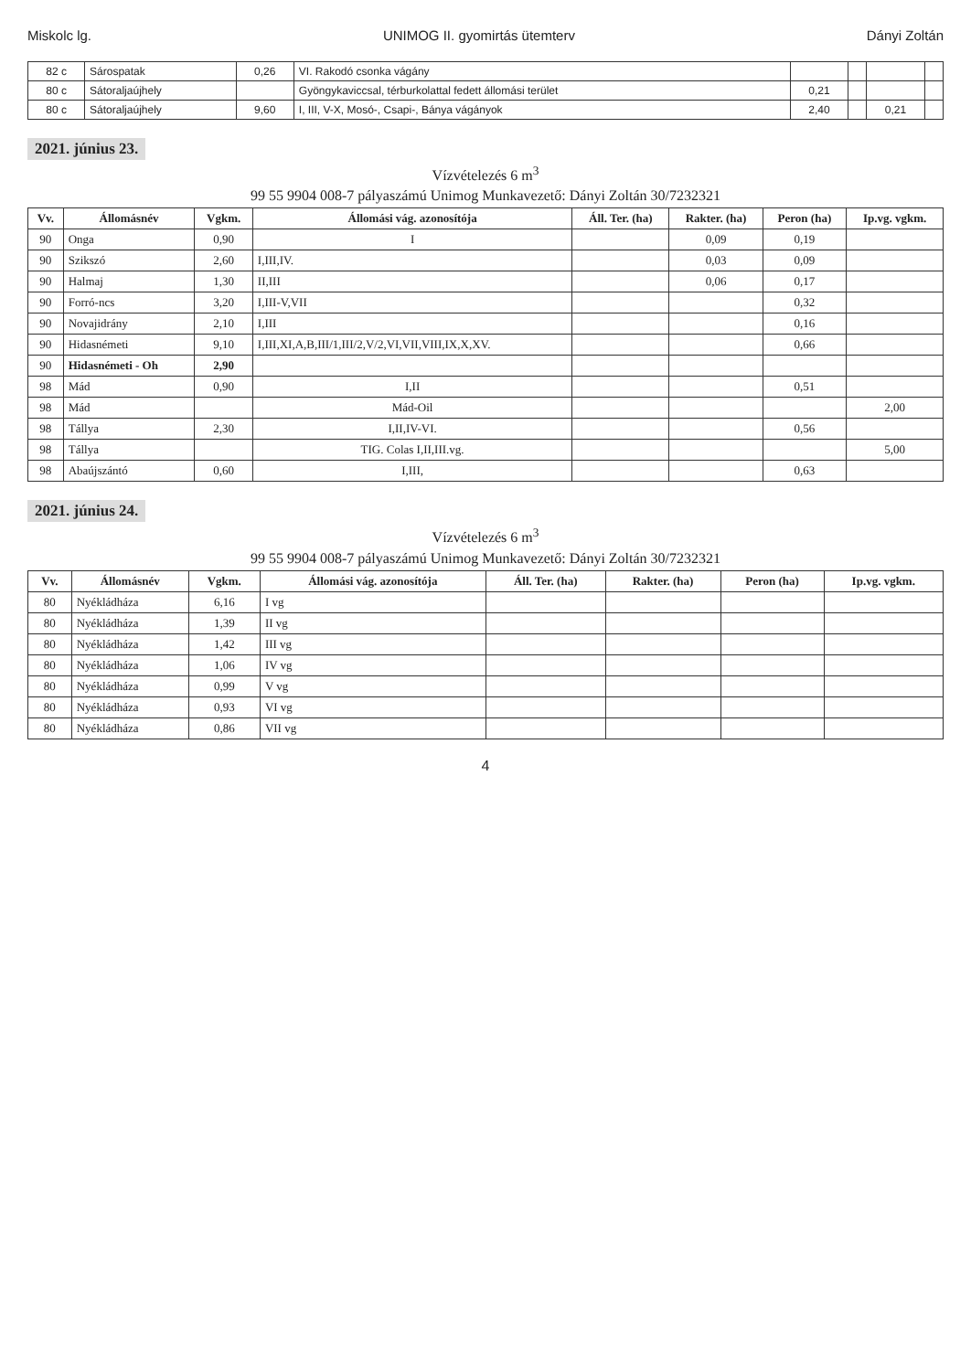Miskolc lg. UNIMOG II. gyomirtás ütemterv Dányi Zoltán
| 82 c | Sárospatak | 0,26 | VI. Rakodó csonka vágány | | | | |
| 80 c | Sátoraljaújhely | | Gyöngykaviccsal, térburkolattal fedett állomási terület | 0,21 | | | |
| 80 c | Sátoraljaújhely | 9,60 | I, III, V-X, Mosó-, Csapi-, Bánya vágányok | 2,40 | | 0,21 | |
2021. június 23.
Vízvételezés 6 m<sup>3</sup>
99 55 9904 008-7 pályaszámú Unimog Munkavezető: Dányi Zoltán 30/7232321
| Vv. | Állomásnév | Vgkm. | Állomási vág. azonosítója | Áll. Ter. (ha) | Rakter. (ha) | Peron (ha) | Ip.vg. vgkm. |
| --- | --- | --- | --- | --- | --- | --- | --- |
| 90 | Onga | 0,90 | I | | 0,09 | 0,19 | |
| 90 | Szikszó | 2,60 | I,III,IV. | | 0,03 | 0,09 | |
| 90 | Halmaj | 1,30 | II,III | | 0,06 | 0,17 | |
| 90 | Forró-ncs | 3,20 | I,III-V,VII | | | 0,32 | |
| 90 | Novajidrány | 2,10 | I,III | | | 0,16 | |
| 90 | Hidasnémeti | 9,10 | I,III,XI,A,B,III/1,III/2,V/2,VI,VII,VIII,IX,X,XV. | | | 0,66 | |
| 90 | Hidasnémeti - Oh | 2,90 | | | | | |
| 98 | Mád | 0,90 | I,II | | | 0,51 | |
| 98 | Mád | | Mád-Oil | | | | 2,00 |
| 98 | Tállya | 2,30 | I,II,IV-VI. | | | 0,56 | |
| 98 | Tállya | | TIG. Colas I,II,III.vg. | | | | 5,00 |
| 98 | Abaújszántó | 0,60 | I,III, | | | 0,63 | |
2021. június 24.
Vízvételezés 6 m<sup>3</sup>
99 55 9904 008-7 pályaszámú Unimog Munkavezető: Dányi Zoltán 30/7232321
| Vv. | Állomásnév | Vgkm. | Állomási vág. azonosítója | Áll. Ter. (ha) | Rakter. (ha) | Peron (ha) | Ip.vg. vgkm. |
| --- | --- | --- | --- | --- | --- | --- | --- |
| 80 | Nyékládháza | 6,16 | I vg | | | | |
| 80 | Nyékládháza | 1,39 | II vg | | | | |
| 80 | Nyékládháza | 1,42 | III vg | | | | |
| 80 | Nyékládháza | 1,06 | IV vg | | | | |
| 80 | Nyékládháza | 0,99 | V vg | | | | |
| 80 | Nyékládháza | 0,93 | VI vg | | | | |
| 80 | Nyékládháza | 0,86 | VII vg | | | | |
4